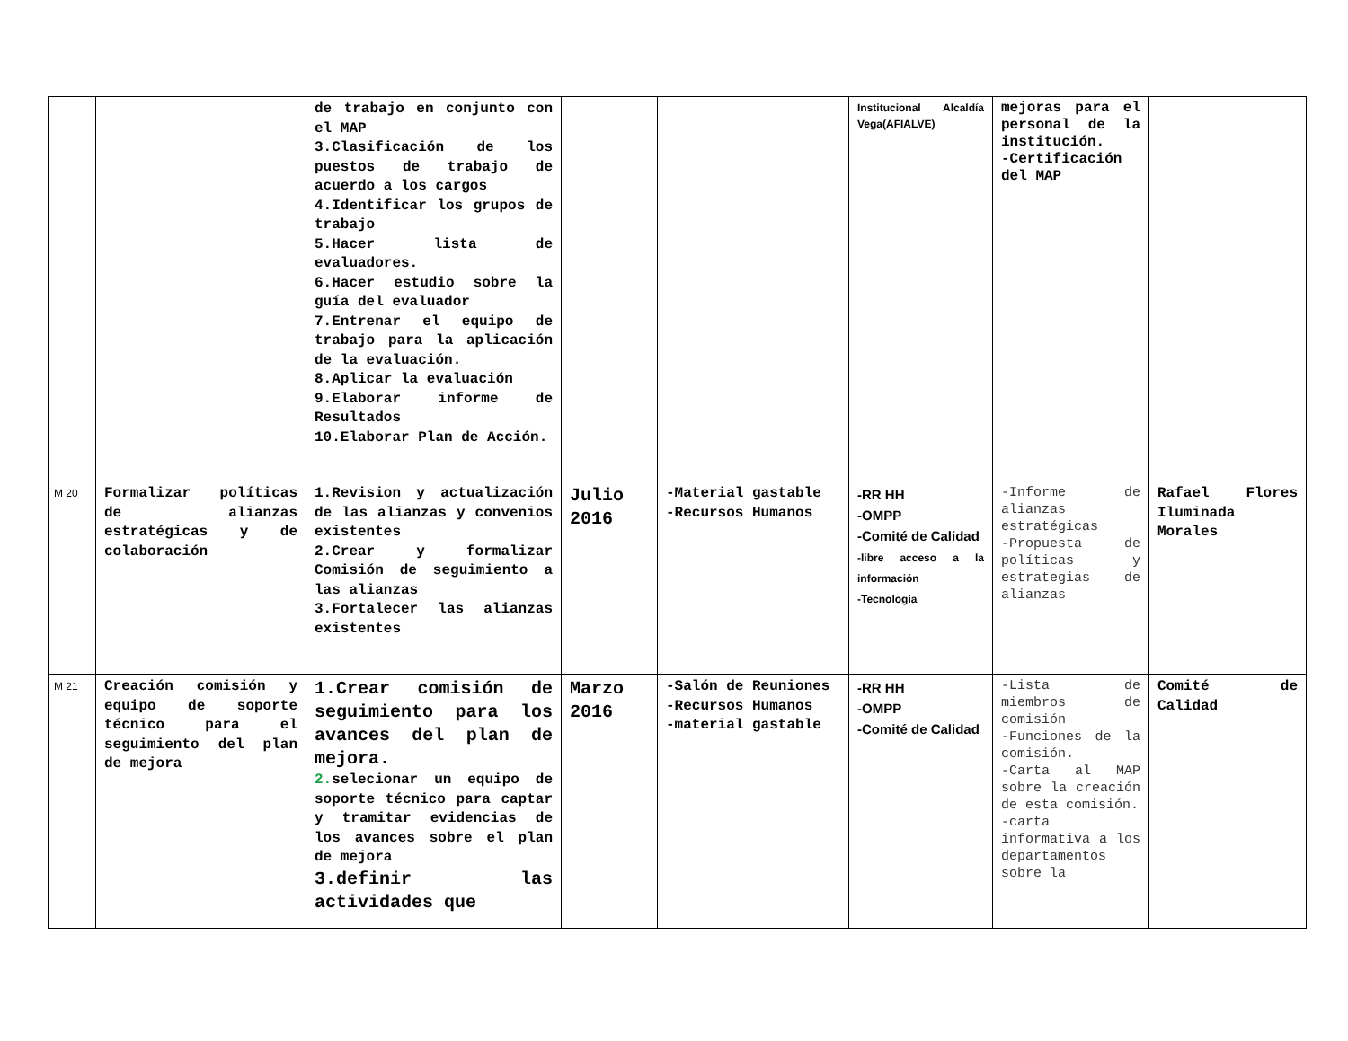| | | de trabajo en conjunto con el MAP 3.Clasificación de los puestos de trabajo de acuerdo a los cargos 4.Identificar los grupos de trabajo 5.Hacer lista de evaluadores. 6.Hacer estudio sobre la guía del evaluador 7.Entrenar el equipo de trabajo para la aplicación de la evaluación. 8.Aplicar la evaluación 9.Elaborar informe de Resultados 10.Elaborar Plan de Acción. | | | Institucional Alcaldía Vega(AFIALVE) | mejoras para el personal de la institución. -Certificación del MAP | |
| M 20 | Formalizar políticas de alianzas estratégicas y de colaboración | 1.Revision y actualización de las alianzas y convenios existentes 2.Crear y formalizar Comisión de seguimiento a las alianzas 3.Fortalecer las alianzas existentes | Julio 2016 | -Material gastable -Recursos Humanos | -RR HH -OMPP -Comité de Calidad -libre acceso a la información -Tecnología | -Informe de alianzas estratégicas -Propuesta de políticas y estrategias de alianzas | Rafael Flores Iluminada Morales |
| M 21 | Creación comisión y equipo de soporte técnico para el seguimiento del plan de mejora | 1.Crear comisión de seguimiento para los avances del plan de mejora. 2. selecionar un equipo de soporte técnico para captar y tramitar evidencias de los avances sobre el plan de mejora 3.definir las actividades que | Marzo 2016 | -Salón de Reuniones -Recursos Humanos -material gastable | -RR HH -OMPP -Comité de Calidad | -Lista de miembros de comisión -Funciones de la comisión. -Carta al MAP sobre la creación de esta comisión. -carta informativa a los departamentos sobre la | Comité de Calidad |